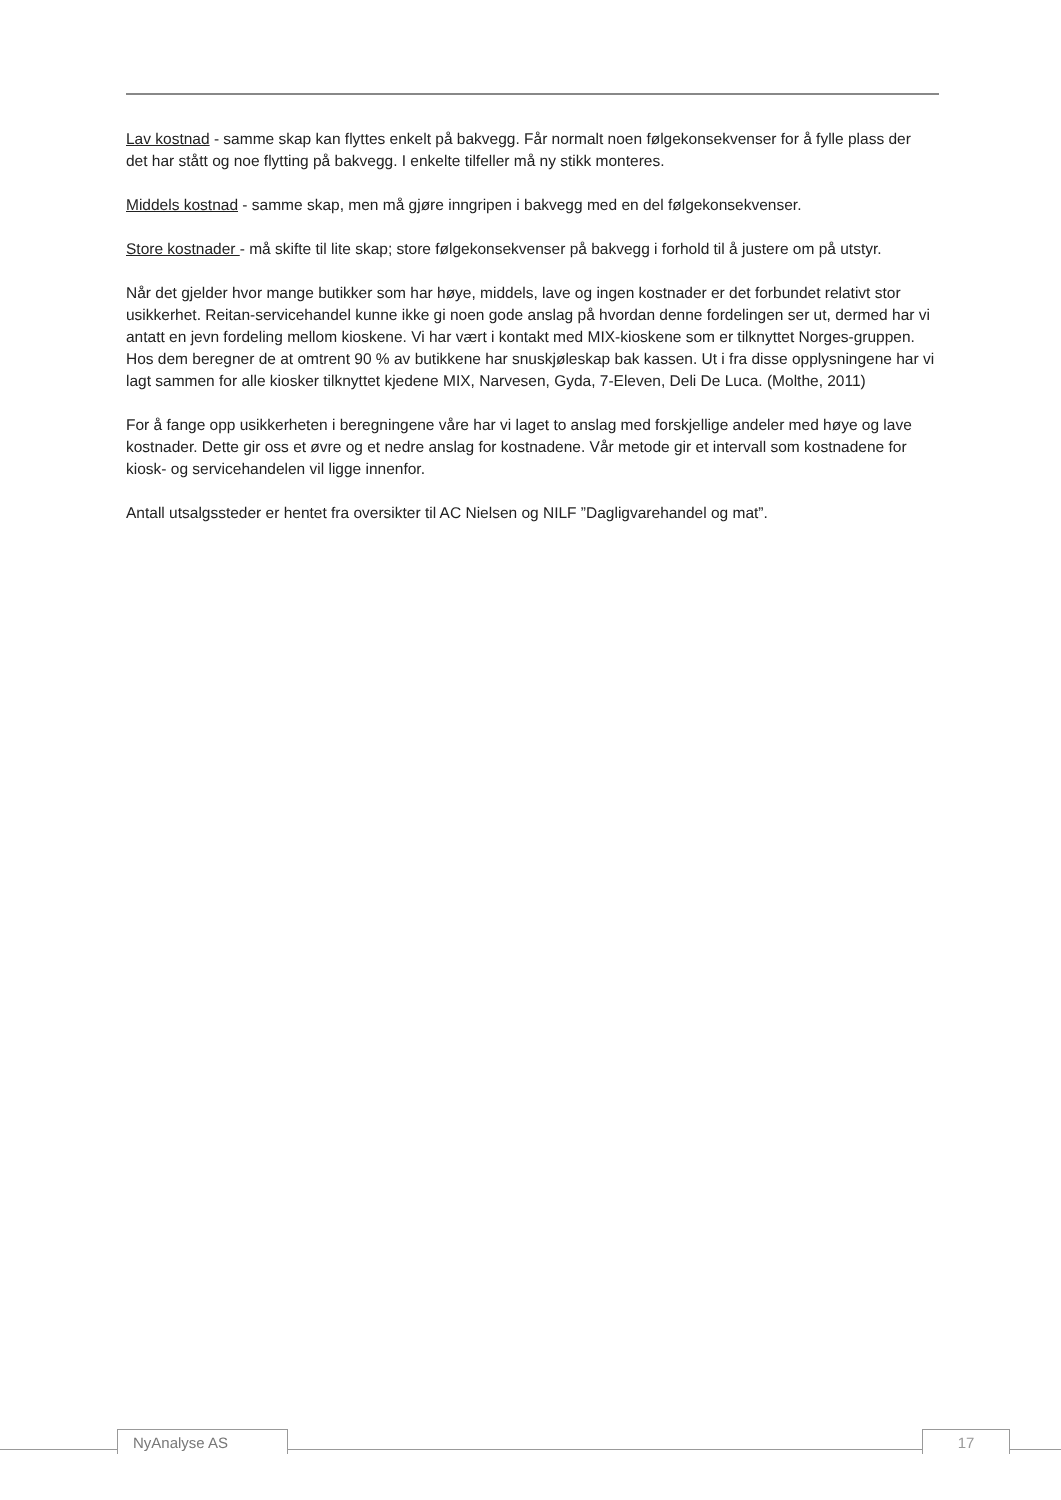Lav kostnad - samme skap kan flyttes enkelt på bakvegg. Får normalt noen følgekonsekvenser for å fylle plass der det har stått og noe flytting på bakvegg. I enkelte tilfeller må ny stikk monteres.
Middels kostnad - samme skap, men må gjøre inngripen i bakvegg med en del følgekonsekvenser.
Store kostnader - må skifte til lite skap; store følgekonsekvenser på bakvegg i forhold til å justere om på utstyr.
Når det gjelder hvor mange butikker som har høye, middels, lave og ingen kostnader er det forbundet relativt stor usikkerhet. Reitan-servicehandel kunne ikke gi noen gode anslag på hvordan denne fordelingen ser ut, dermed har vi antatt en jevn fordeling mellom kioskene. Vi har vært i kontakt med MIX-kioskene som er tilknyttet Norges-gruppen. Hos dem beregner de at omtrent 90 % av butikkene har snuskjøleskap bak kassen. Ut i fra disse opplysningene har vi lagt sammen for alle kiosker tilknyttet kjedene MIX, Narvesen, Gyda, 7-Eleven, Deli De Luca. (Molthe, 2011)
For å fange opp usikkerheten i beregningene våre har vi laget to anslag med forskjellige andeler med høye og lave kostnader. Dette gir oss et øvre og et nedre anslag for kostnadene. Vår metode gir et intervall som kostnadene for kiosk- og servicehandelen vil ligge innenfor.
Antall utsalgssteder er hentet fra oversikter til AC Nielsen og NILF ”Dagligvarehandel og mat”.
NyAnalyse AS 17